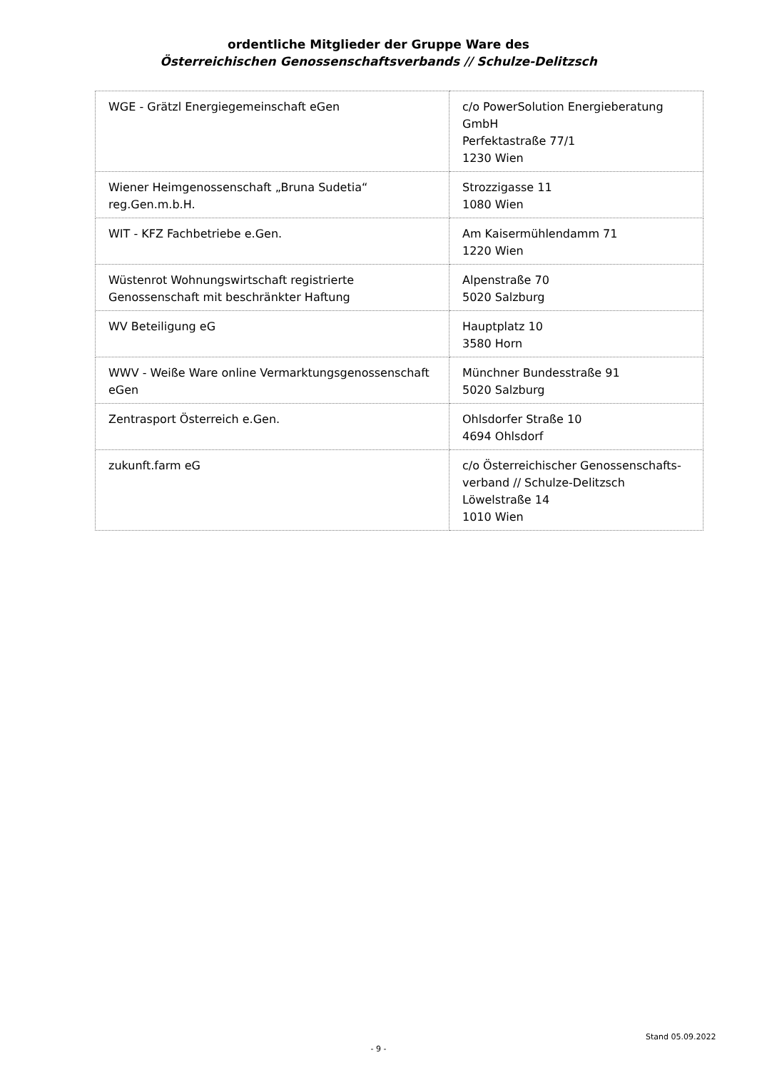ordentliche Mitglieder der Gruppe Ware des
Österreichischen Genossenschaftsverbands // Schulze-Delitzsch
| WGE - Grätzl Energiegemeinschaft eGen | c/o PowerSolution Energieberatung GmbH Perfektastraße 77/1 1230 Wien |
| Wiener Heimgenossenschaft „Bruna Sudetia“ reg.Gen.m.b.H. | Strozzigasse 11 1080 Wien |
| WIT - KFZ Fachbetriebe e.Gen. | Am Kaisermühlendamm 71 1220 Wien |
| Wüstenrot Wohnungswirtschaft registrierte Genossenschaft mit beschränkter Haftung | Alpenstraße 70 5020 Salzburg |
| WV Beteiligung eG | Hauptplatz 10 3580 Horn |
| WWV - Weiße Ware online Vermarktungsgenossenschaft eGen | Münchner Bundesstraße 91 5020 Salzburg |
| Zentrasport Österreich e.Gen. | Ohlsdorfer Straße 10 4694 Ohlsdorf |
| zukunft.farm eG | c/o Österreichischer Genossenschafts-verband // Schulze-Delitzsch Löwelstraße 14 1010 Wien |
Stand 05.09.2022
- 9 -